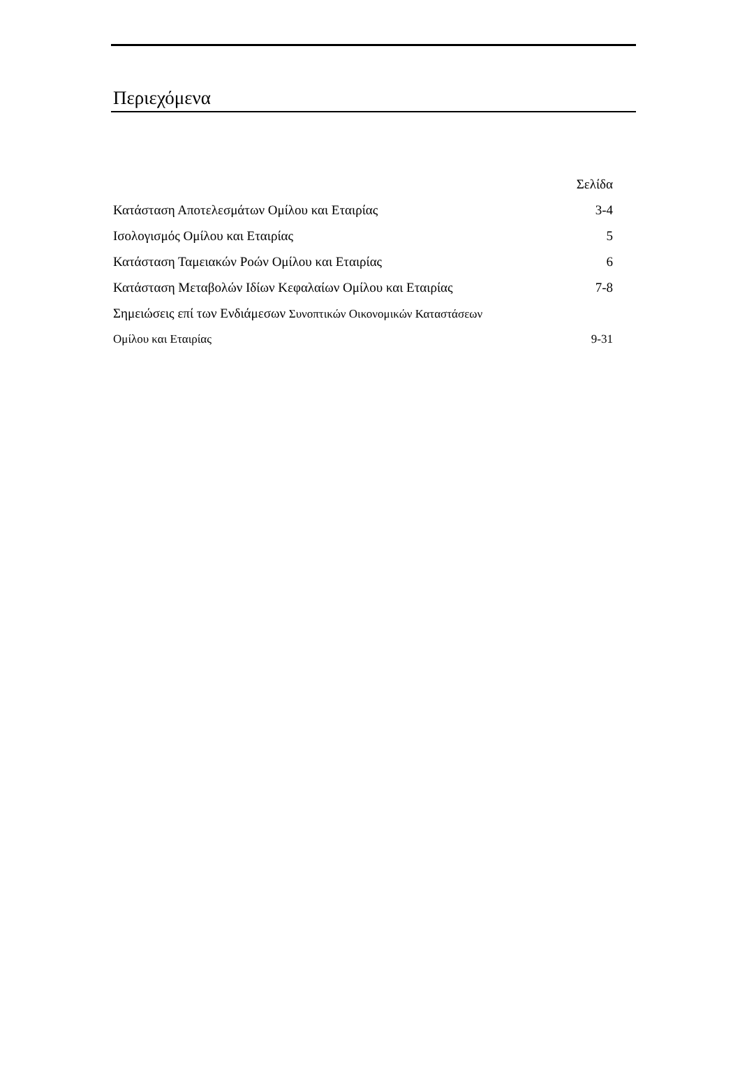Περιεχόμενα
| | Σελίδα |
| Κατάσταση Αποτελεσμάτων Ομίλου και Εταιρίας | 3-4 |
| Ισολογισμός Ομίλου και Εταιρίας | 5 |
| Κατάσταση Ταμειακών Ροών Ομίλου και Εταιρίας | 6 |
| Κατάσταση Μεταβολών Ιδίων Κεφαλαίων Ομίλου και Εταιρίας | 7-8 |
| Σημειώσεις επί των Ενδιάμεσων Συνοπτικών Οικονομικών Καταστάσεων | |
| Ομίλου και Εταιρίας | 9-31 |